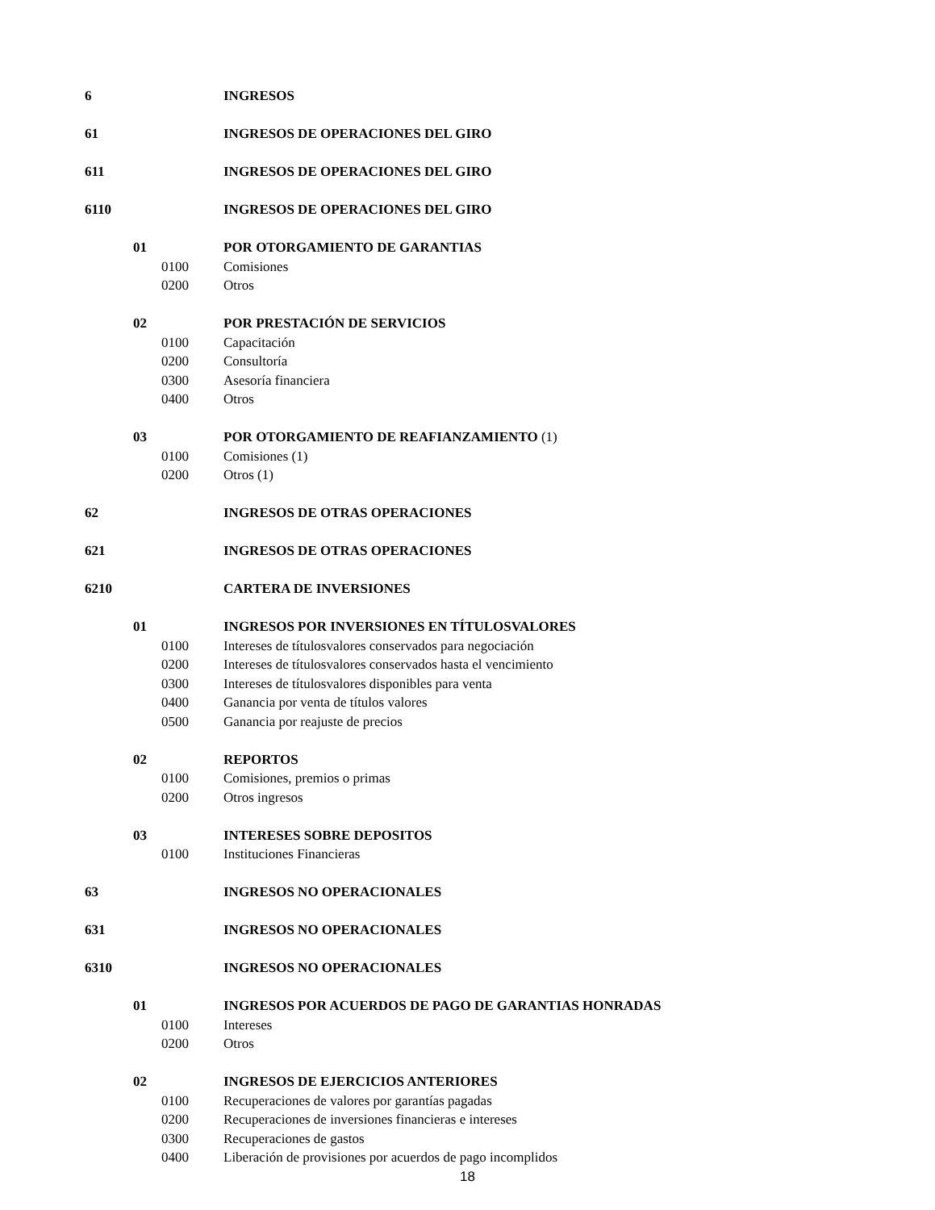6 INGRESOS
61 INGRESOS DE OPERACIONES DEL GIRO
611 INGRESOS DE OPERACIONES DEL GIRO
6110 INGRESOS DE OPERACIONES DEL GIRO
01 POR OTORGAMIENTO DE GARANTIAS
0100 Comisiones
0200 Otros
02 POR PRESTACIÓN DE SERVICIOS
0100 Capacitación
0200 Consultoría
0300 Asesoría financiera
0400 Otros
03 POR OTORGAMIENTO DE REAFIANZAMIENTO (1)
0100 Comisiones (1)
0200 Otros (1)
62 INGRESOS DE OTRAS OPERACIONES
621 INGRESOS DE OTRAS OPERACIONES
6210 CARTERA DE INVERSIONES
01 INGRESOS POR INVERSIONES EN TÍTULOSVALORES
0100 Intereses de títulosvalores conservados para negociación
0200 Intereses de títulosvalores conservados hasta el vencimiento
0300 Intereses de títulosvalores disponibles para venta
0400 Ganancia por venta de títulos valores
0500 Ganancia por reajuste de precios
02 REPORTOS
0100 Comisiones, premios o primas
0200 Otros ingresos
03 INTERESES SOBRE DEPOSITOS
0100 Instituciones Financieras
63 INGRESOS NO OPERACIONALES
631 INGRESOS NO OPERACIONALES
6310 INGRESOS NO OPERACIONALES
01 INGRESOS POR ACUERDOS DE PAGO DE GARANTIAS HONRADAS
0100 Intereses
0200 Otros
02 INGRESOS DE EJERCICIOS ANTERIORES
0100 Recuperaciones de valores por garantías pagadas
0200 Recuperaciones de inversiones financieras e intereses
0300 Recuperaciones de gastos
0400 Liberación de provisiones por acuerdos de pago incomplidos
18